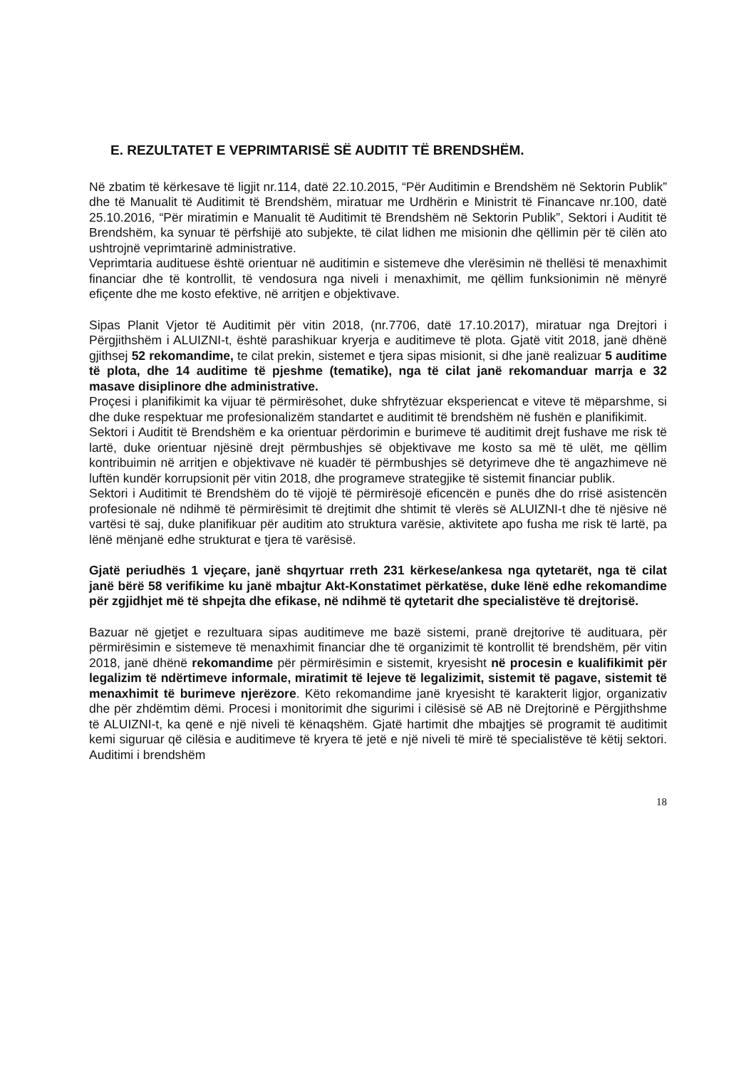E. REZULTATET E VEPRIMTARISË SË AUDITIT TË BRENDSHËM.
Në zbatim të kërkesave të ligjit nr.114, datë 22.10.2015, “Për Auditimin e Brendshëm në Sektorin Publik” dhe të Manualit të Auditimit të Brendshëm, miratuar me Urdhërin e Ministrit të Financave nr.100, datë 25.10.2016, “Për miratimin e Manualit të Auditimit të Brendshëm në Sektorin Publik”, Sektori i Auditit të Brendshëm, ka synuar të përfshijë ato subjekte, të cilat lidhen me misionin dhe qëllimin për të cilën ato ushtrojnë veprimtarinë administrative.
Veprimtaria audituese është orientuar në auditimin e sistemeve dhe vlerësimin në thellësi të menaxhimit financiar dhe të kontrollit, të vendosura nga niveli i menaxhimit, me qëllim funksionimin në mënyrë efiçente dhe me kosto efektive, në arritjen e objektivave.
Sipas Planit Vjetor të Auditimit për vitin 2018, (nr.7706, datë 17.10.2017), miratuar nga Drejtori i Përgjithshëm i ALUIZNI-t, është parashikuar kryerja e auditimeve të plota. Gjatë vitit 2018, janë dhënë gjithsej 52 rekomandime, te cilat prekin, sistemet e tjera sipas misionit, si dhe janë realizuar 5 auditime të plota, dhe 14 auditime të pjeshme (tematike), nga të cilat janë rekomanduar marrja e 32 masave disiplinore dhe administrative.
Proçesi i planifikimit ka vijuar të përmirësohet, duke shfrytëzuar eksperiencat e viteve të mëparshme, si dhe duke respektuar me profesionalizëm standartet e auditimit të brendshëm në fushën e planifikimit.
Sektori i Auditit të Brendshëm e ka orientuar përdorimin e burimeve të auditimit drejt fushave me risk të lartë, duke orientuar njësinë drejt përmbushjes së objektivave me kosto sa më të ulët, me qëllim kontribuimin në arritjen e objektivave në kuadër të përmbushjes së detyrimeve dhe të angazhimeve në luftën kundër korrupsionit për vitin 2018, dhe programeve strategjike të sistemit financiar publik.
Sektori i Auditimit të Brendshëm do të vijojë të përmirësojë eficencën e punës dhe do rrisë asistencën profesionale në ndihmë të përmirësimit të drejtimit dhe shtimit të vlerës së ALUIZNI-t dhe të njësive në vartësi të saj, duke planifikuar për auditim ato struktura varësie, aktivitete apo fusha me risk të lartë, pa lënë mënjanë edhe strukturat e tjera të varësisë.
Gjatë periudhës 1 vjeçare, janë shqyrtuar rreth 231 kërkese/ankesa nga qytetarët, nga të cilat janë bërë 58 verifikime ku janë mbajtur Akt-Konstatimet përkatëse, duke lënë edhe rekomandime për zgjidhjet më të shpejta dhe efikase, në ndihmë të qytetarit dhe specialistëve të drejtorisë.
Bazuar në gjetjet e rezultuara sipas auditimeve me bazë sistemi, pranë drejtorive të audituara, për përmirësimin e sistemeve të menaxhimit financiar dhe të organizimit të kontrollit të brendshëm, për vitin 2018, janë dhënë rekomandime për përmirësimin e sistemit, kryesisht në procesin e kualifikimit për legalizim të ndërtimeve informale, miratimit të lejeve të legalizimit, sistemit të pagave, sistemit të menaxhimit të burimeve njerëzore. Këto rekomandime janë kryesisht të karakterit ligjor, organizativ dhe për zhdëmtim dëmi. Procesi i monitorimit dhe sigurimi i cilësisë së AB në Drejtorinë e Përgjithshme të ALUIZNI-t, ka qenë e një niveli të kënaqshëm. Gjatë hartimit dhe mbajtjes së programit të auditimit kemi siguruar që cilësia e auditimeve të kryera të jetë e një niveli të mirë të specialistëve të këtij sektori. Auditimi i brendshëm
18